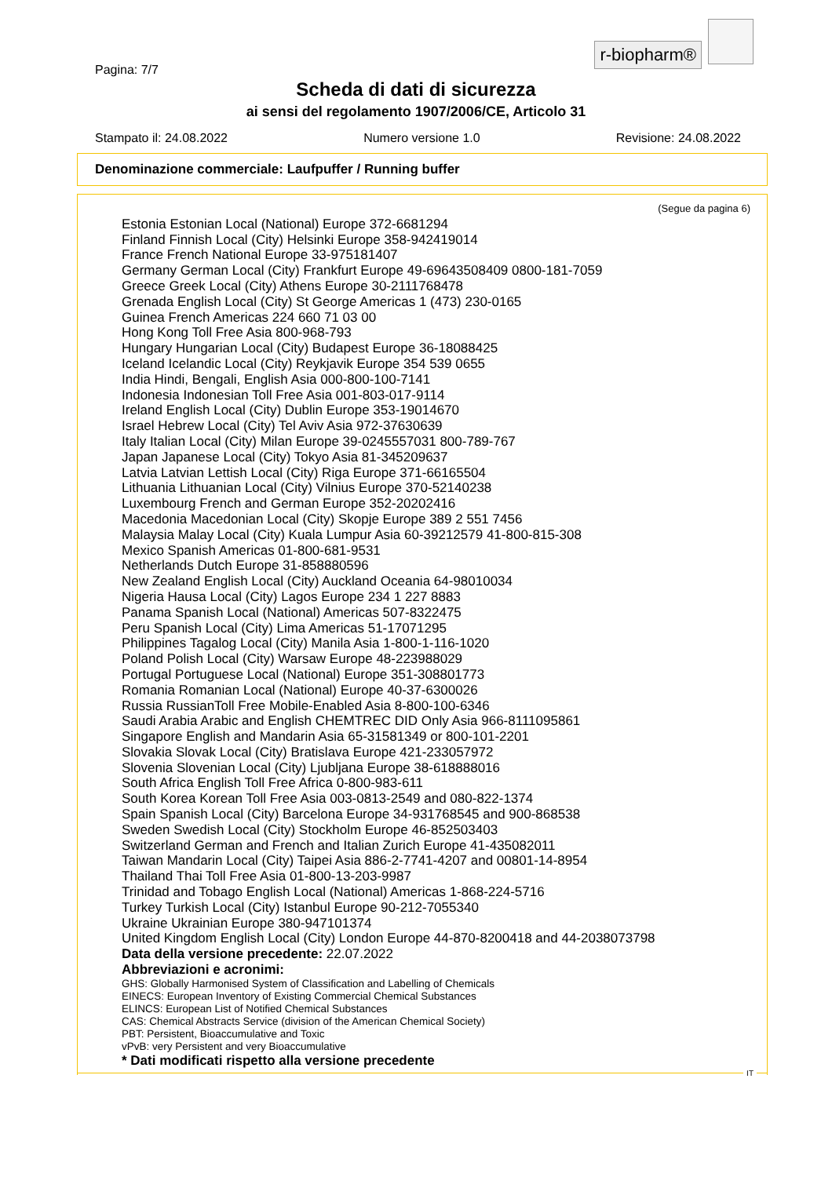r-biopharm®
Pagina: 7/7
Scheda di dati di sicurezza
ai sensi del regolamento 1907/2006/CE, Articolo 31
Stampato il: 24.08.2022 Numero versione 1.0 Revisione: 24.08.2022
Denominazione commerciale: Laufpuffer / Running buffer
(Segue da pagina 6)
Estonia Estonian Local (National) Europe 372-6681294
Finland Finnish Local (City) Helsinki Europe 358-942419014
France French National Europe 33-975181407
Germany German Local (City) Frankfurt Europe 49-69643508409 0800-181-7059
Greece Greek Local (City) Athens Europe 30-2111768478
Grenada English Local (City) St George Americas 1 (473) 230-0165
Guinea French Americas 224 660 71 03 00
Hong Kong Toll Free Asia 800-968-793
Hungary Hungarian Local (City) Budapest Europe 36-18088425
Iceland Icelandic Local (City) Reykjavik Europe 354 539 0655
India Hindi, Bengali, English Asia 000-800-100-7141
Indonesia Indonesian Toll Free Asia 001-803-017-9114
Ireland English Local (City) Dublin Europe 353-19014670
Israel Hebrew Local (City) Tel Aviv Asia 972-37630639
Italy Italian Local (City) Milan Europe 39-0245557031 800-789-767
Japan Japanese Local (City) Tokyo Asia 81-345209637
Latvia Latvian Lettish Local (City) Riga Europe 371-66165504
Lithuania Lithuanian Local (City) Vilnius Europe 370-52140238
Luxembourg French and German Europe 352-20202416
Macedonia Macedonian Local (City) Skopje Europe 389 2 551 7456
Malaysia Malay Local (City) Kuala Lumpur Asia 60-39212579 41-800-815-308
Mexico Spanish Americas 01-800-681-9531
Netherlands Dutch Europe 31-858880596
New Zealand English Local (City) Auckland Oceania 64-98010034
Nigeria Hausa Local (City) Lagos Europe 234 1 227 8883
Panama Spanish Local (National) Americas 507-8322475
Peru Spanish Local (City) Lima Americas 51-17071295
Philippines Tagalog Local (City) Manila Asia 1-800-1-116-1020
Poland Polish Local (City) Warsaw Europe 48-223988029
Portugal Portuguese Local (National) Europe 351-308801773
Romania Romanian Local (National) Europe 40-37-6300026
Russia RussianToll Free Mobile-Enabled Asia 8-800-100-6346
Saudi Arabia Arabic and English CHEMTREC DID Only Asia 966-8111095861
Singapore English and Mandarin Asia 65-31581349 or 800-101-2201
Slovakia Slovak Local (City) Bratislava Europe 421-233057972
Slovenia Slovenian Local (City) Ljubljana Europe 38-618888016
South Africa English Toll Free Africa 0-800-983-611
South Korea Korean Toll Free Asia 003-0813-2549 and 080-822-1374
Spain Spanish Local (City) Barcelona Europe 34-931768545 and 900-868538
Sweden Swedish Local (City) Stockholm Europe 46-852503403
Switzerland German and French and Italian Zurich Europe 41-435082011
Taiwan Mandarin Local (City) Taipei Asia 886-2-7741-4207 and 00801-14-8954
Thailand Thai Toll Free Asia 01-800-13-203-9987
Trinidad and Tobago English Local (National) Americas 1-868-224-5716
Turkey Turkish Local (City) Istanbul Europe 90-212-7055340
Ukraine Ukrainian Europe 380-947101374
United Kingdom English Local (City) London Europe 44-870-8200418 and 44-2038073798
Data della versione precedente: 22.07.2022
Abbreviazioni e acronimi:
GHS: Globally Harmonised System of Classification and Labelling of Chemicals
EINECS: European Inventory of Existing Commercial Chemical Substances
ELINCS: European List of Notified Chemical Substances
CAS: Chemical Abstracts Service (division of the American Chemical Society)
PBT: Persistent, Bioaccumulative and Toxic
vPvB: very Persistent and very Bioaccumulative
* Dati modificati rispetto alla versione precedente
IT